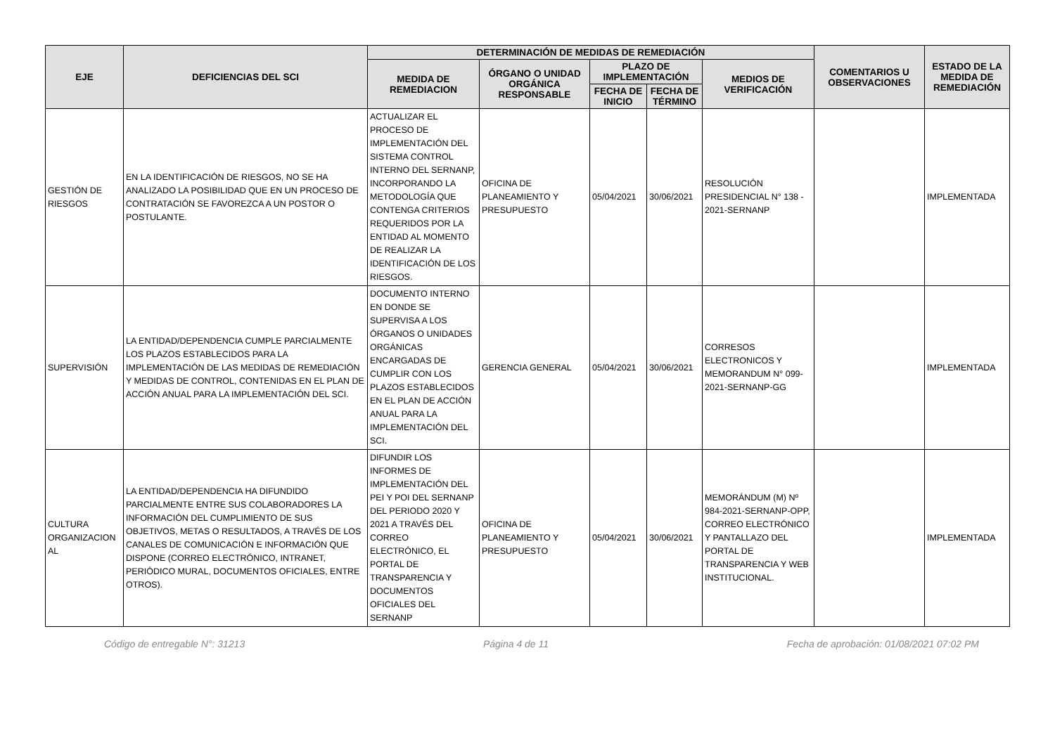| EJE | DEFICIENCIAS DEL SCI | DETERMINACIÓN DE MEDIDAS DE REMEDIACIÓN | | | | | COMENTARIOS U OBSERVACIONES | ESTADO DE LA MEDIDA DE REMEDIACIÓN |
| --- | --- | --- | --- | --- | --- | --- | --- | --- |
| | | MEDIDA DE REMEDIACION | ÓRGANO O UNIDAD ORGÁNICA RESPONSABLE | PLAZO DE IMPLEMENTACIÓN | | MEDIOS DE VERIFICACIÓN | | |
| | | | | FECHA DE INICIO | FECHA DE TÉRMINO | | | |
| GESTIÓN DE RIESGOS | EN LA IDENTIFICACIÓN DE RIESGOS, NO SE HA ANALIZADO LA POSIBILIDAD QUE EN UN PROCESO DE CONTRATACIÓN SE FAVOREZCA A UN POSTOR O POSTULANTE. | ACTUALIZAR EL PROCESO DE IMPLEMENTACIÓN DEL SISTEMA CONTROL INTERNO DEL SERNANP, INCORPORANDO LA METODOLOGÍA QUE CONTENGA CRITERIOS REQUERIDOS POR LA ENTIDAD AL MOMENTO DE REALIZAR LA IDENTIFICACIÓN DE LOS RIESGOS. | OFICINA DE PLANEAMIENTO Y PRESUPUESTO | 05/04/2021 | 30/06/2021 | RESOLUCIÓN PRESIDENCIAL N° 138 - 2021-SERNANP | | IMPLEMENTADA |
| SUPERVISIÓN | LA ENTIDAD/DEPENDENCIA CUMPLE PARCIALMENTE LOS PLAZOS ESTABLECIDOS PARA LA IMPLEMENTACIÓN DE LAS MEDIDAS DE REMEDIACIÓN Y MEDIDAS DE CONTROL, CONTENIDAS EN EL PLAN DE ACCIÓN ANUAL PARA LA IMPLEMENTACIÓN DEL SCI. | DOCUMENTO INTERNO EN DONDE SE SUPERVISA A LOS ÓRGANOS O UNIDADES ORGÁNICAS ENCARGADAS DE CUMPLIR CON LOS PLAZOS ESTABLECIDOS EN EL PLAN DE ACCIÓN ANUAL PARA LA IMPLEMENTACIÓN DEL SCI. | GERENCIA GENERAL | 05/04/2021 | 30/06/2021 | CORRESOS ELECTRONICOS Y MEMORANDUM N° 099-2021-SERNANP-GG | | IMPLEMENTADA |
| CULTURA ORGANIZACION AL | LA ENTIDAD/DEPENDENCIA HA DIFUNDIDO PARCIALMENTE ENTRE SUS COLABORADORES LA INFORMACIÓN DEL CUMPLIMIENTO DE SUS OBJETIVOS, METAS O RESULTADOS, A TRAVÉS DE LOS CANALES DE COMUNICACIÓN E INFORMACIÓN QUE DISPONE (CORREO ELECTRÓNICO, INTRANET, PERIÓDICO MURAL, DOCUMENTOS OFICIALES, ENTRE OTROS). | DIFUNDIR LOS INFORMES DE IMPLEMENTACIÓN DEL PEI Y POI DEL SERNANP DEL PERIODO 2020 Y 2021 A TRAVÉS DEL CORREO ELECTRÓNICO, EL PORTAL DE TRANSPARENCIA Y DOCUMENTOS OFICIALES DEL SERNANP | OFICINA DE PLANEAMIENTO Y PRESUPUESTO | 05/04/2021 | 30/06/2021 | MEMORÁNDUM (M) Nº 984-2021-SERNANP-OPP, CORREO ELECTRÓNICO Y PANTALLAZO DEL PORTAL DE TRANSPARENCIA Y WEB INSTITUCIONAL. | | IMPLEMENTADA |
Código de entregable N°: 31213 Página 4 de 11 Fecha de aprobación: 01/08/2021 07:02 PM